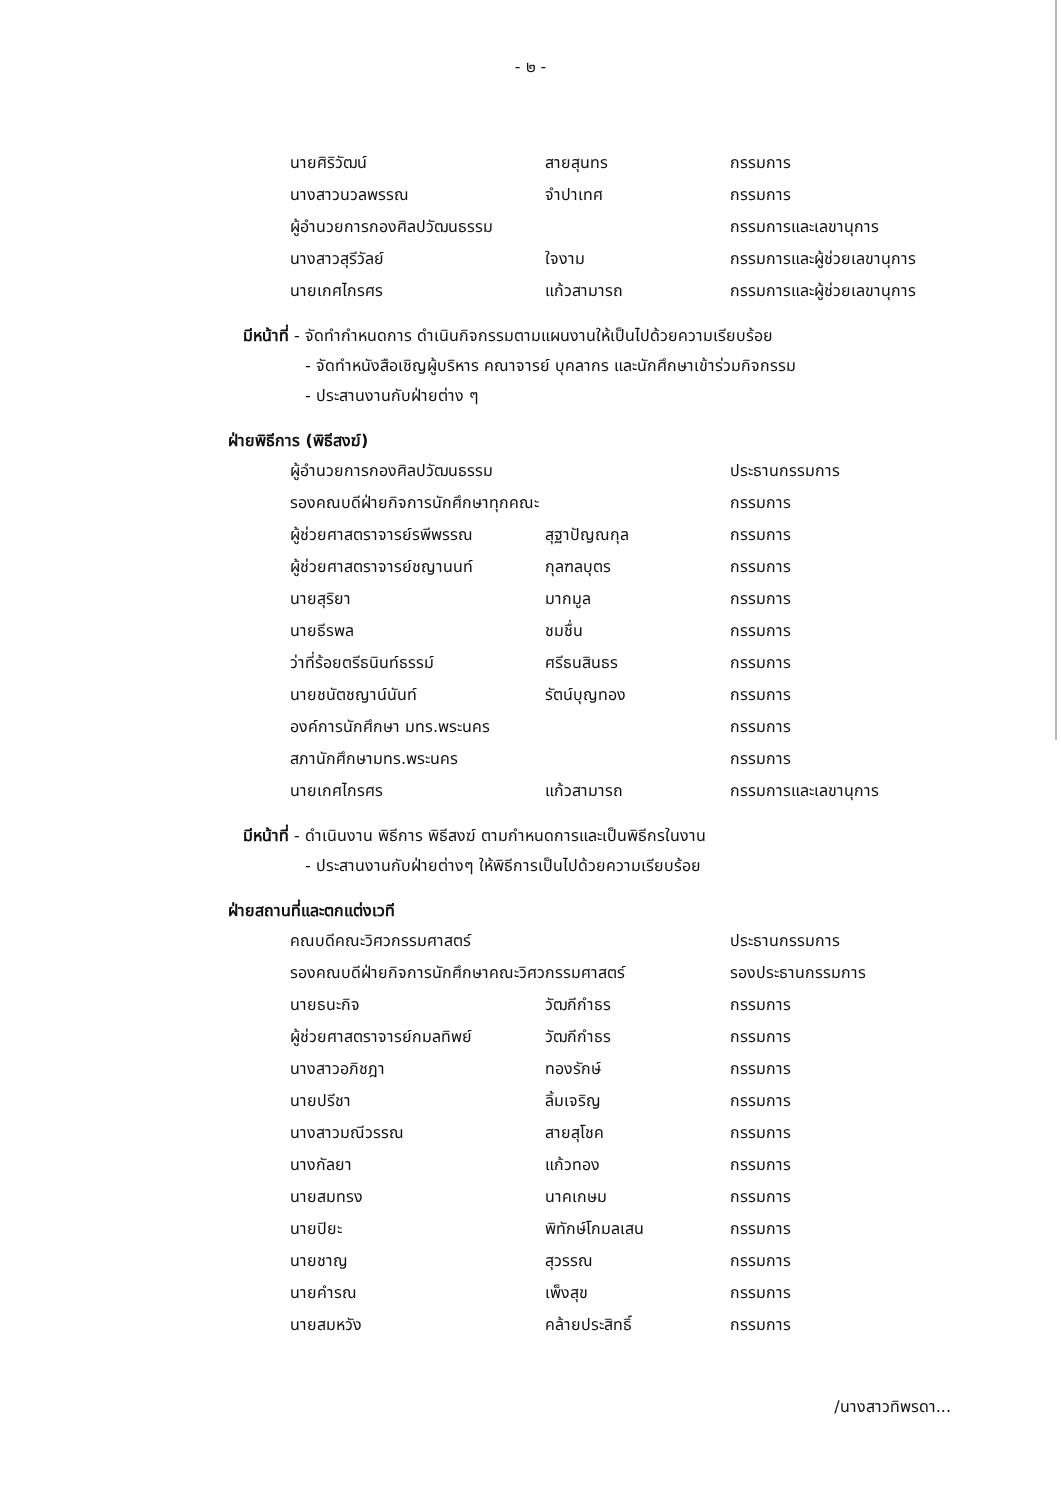- ๒ -
| นายศิริวัฒน์ | สายสุนทร | กรรมการ |
| นางสาวนวลพรรณ | จำปาเทศ | กรรมการ |
| ผู้อำนวยการกองศิลปวัฒนธรรม | | กรรมการและเลขานุการ |
| นางสาวสุรีวัลย์ | ใจงาม | กรรมการและผู้ช่วยเลขานุการ |
| นายเกศไกรศร | แก้วสามารถ | กรรมการและผู้ช่วยเลขานุการ |
มีหน้าที่ - จัดทำกำหนดการ ดำเนินกิจกรรมตามแผนงานให้เป็นไปด้วยความเรียบร้อย
- จัดทำหนังสือเชิญผู้บริหาร คณาจารย์ บุคลากร และนักศึกษาเข้าร่วมกิจกรรม
- ประสานงานกับฝ่ายต่าง ๆ
ฝ่ายพิธีการ (พิธีสงฆ์)
| ผู้อำนวยการกองศิลปวัฒนธรรม | | ประธานกรรมการ |
| รองคณบดีฝ่ายกิจการนักศึกษาทุกคณะ | | กรรมการ |
| ผู้ช่วยศาสตราจารย์รพีพรรณ | สุฐาปัญณกุล | กรรมการ |
| ผู้ช่วยศาสตราจารย์ชญานนท์ | กุลฑลบุตร | กรรมการ |
| นายสุริยา | มากมูล | กรรมการ |
| นายธีรพล | ชมชื่น | กรรมการ |
| ว่าที่ร้อยตรีธนินท์ธรรม์ | ศรีธนสินธร | กรรมการ |
| นายชนัตชญาน์นันท์ | รัตน์บุญทอง | กรรมการ |
| องค์การนักศึกษา มทร.พระนคร | | กรรมการ |
| สภานักศึกษามทร.พระนคร | | กรรมการ |
| นายเกศไกรศร | แก้วสามารถ | กรรมการและเลขานุการ |
มีหน้าที่ - ดำเนินงาน พิธีการ พิธีสงฆ์ ตามกำหนดการและเป็นพิธีกรในงาน
- ประสานงานกับฝ่ายต่างๆ ให้พิธีการเป็นไปด้วยความเรียบร้อย
ฝ่ายสถานที่และตกแต่งเวที
| คณบดีคณะวิศวกรรมศาสตร์ | | ประธานกรรมการ |
| รองคณบดีฝ่ายกิจการนักศึกษาคณะวิศวกรรมศาสตร์ | | รองประธานกรรมการ |
| นายธนะกิจ | วัฒกีกำธร | กรรมการ |
| ผู้ช่วยศาสตราจารย์กมลทิพย์ | วัฒกีกำธร | กรรมการ |
| นางสาวอภิชฎา | ทองรักษ์ | กรรมการ |
| นายปรีชา | ลิ้มเจริญ | กรรมการ |
| นางสาวมณีวรรณ | สายสุโชค | กรรมการ |
| นางกัลยา | แก้วทอง | กรรมการ |
| นายสมทรง | นาคเกษม | กรรมการ |
| นายปิยะ | พิทักษ์โกมลเสน | กรรมการ |
| นายชาญ | สุวรรณ | กรรมการ |
| นายคำรณ | เพ็งสุข | กรรมการ |
| นายสมหวัง | คล้ายประสิทธิ์ | กรรมการ |
/นางสาวทิพรดา...